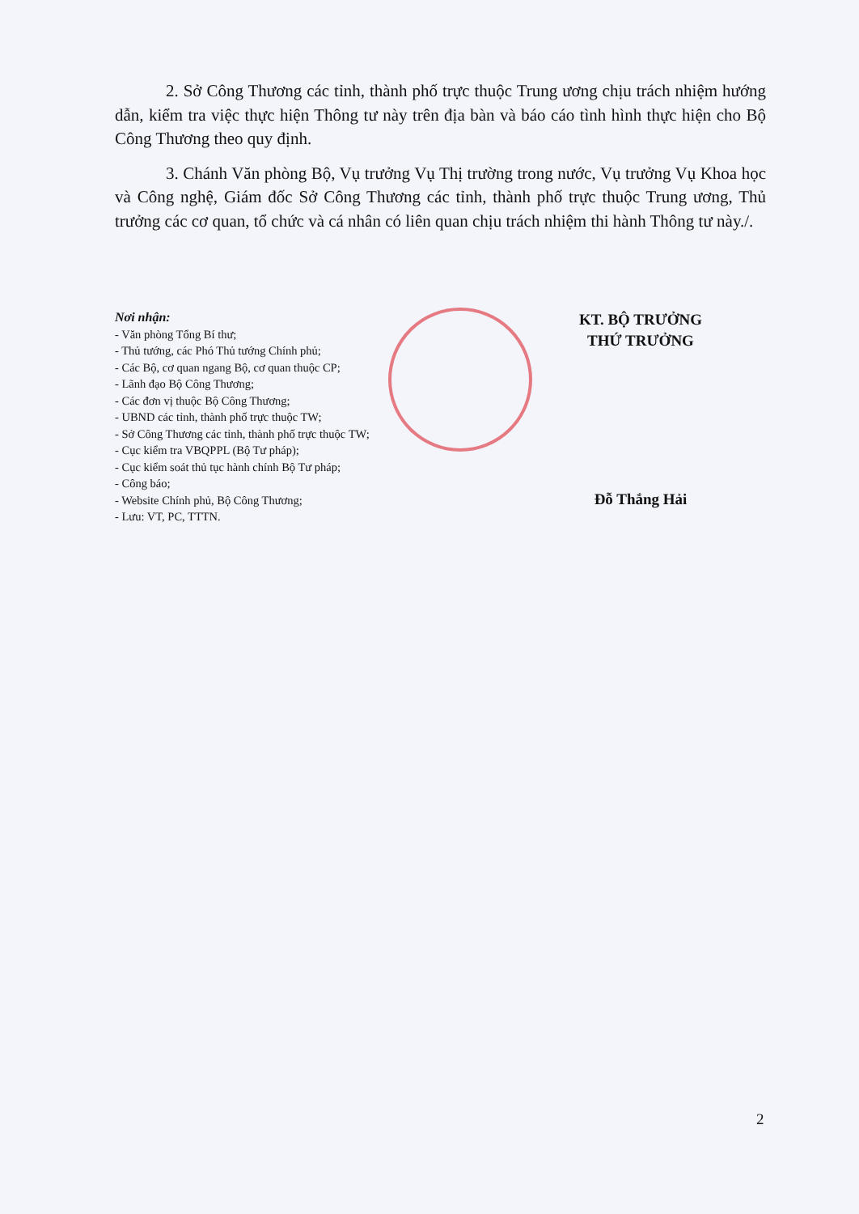2. Sở Công Thương các tỉnh, thành phố trực thuộc Trung ương chịu trách nhiệm hướng dẫn, kiểm tra việc thực hiện Thông tư này trên địa bàn và báo cáo tình hình thực hiện cho Bộ Công Thương theo quy định.
3. Chánh Văn phòng Bộ, Vụ trưởng Vụ Thị trường trong nước, Vụ trưởng Vụ Khoa học và Công nghệ, Giám đốc Sở Công Thương các tỉnh, thành phố trực thuộc Trung ương, Thủ trưởng các cơ quan, tổ chức và cá nhân có liên quan chịu trách nhiệm thi hành Thông tư này./.
Nơi nhận:
- Văn phòng Tổng Bí thư;
- Thủ tướng, các Phó Thủ tướng Chính phủ;
- Các Bộ, cơ quan ngang Bộ, cơ quan thuộc CP;
- Lãnh đạo Bộ Công Thương;
- Các đơn vị thuộc Bộ Công Thương;
- UBND các tỉnh, thành phố trực thuộc TW;
- Sở Công Thương các tỉnh, thành phố trực thuộc TW;
- Cục kiểm tra VBQPPL (Bộ Tư pháp);
- Cục kiểm soát thủ tục hành chính Bộ Tư pháp;
- Công báo;
- Website Chính phủ, Bộ Công Thương;
- Lưu: VT, PC, TTTN.
KT. BỘ TRƯỞNG
THỨ TRƯỞNG
Đỗ Thắng Hải
2